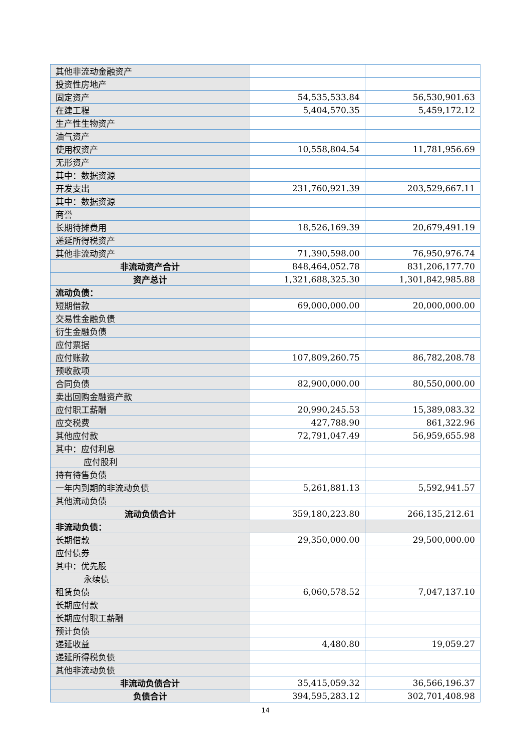| 其他非流动金融资产 | | |
| 投资性房地产 | | |
| 固定资产 | 54,535,533.84 | 56,530,901.63 |
| 在建工程 | 5,404,570.35 | 5,459,172.12 |
| 生产性生物资产 | | |
| 油气资产 | | |
| 使用权资产 | 10,558,804.54 | 11,781,956.69 |
| 无形资产 | | |
| 其中：数据资源 | | |
| 开发支出 | 231,760,921.39 | 203,529,667.11 |
| 其中：数据资源 | | |
| 商誉 | | |
| 长期待摊费用 | 18,526,169.39 | 20,679,491.19 |
| 递延所得税资产 | | |
| 其他非流动资产 | 71,390,598.00 | 76,950,976.74 |
| 非流动资产合计 | 848,464,052.78 | 831,206,177.70 |
| 资产总计 | 1,321,688,325.30 | 1,301,842,985.88 |
| 流动负债： | | |
| 短期借款 | 69,000,000.00 | 20,000,000.00 |
| 交易性金融负债 | | |
| 衍生金融负债 | | |
| 应付票据 | | |
| 应付账款 | 107,809,260.75 | 86,782,208.78 |
| 预收款项 | | |
| 合同负债 | 82,900,000.00 | 80,550,000.00 |
| 卖出回购金融资产款 | | |
| 应付职工薪酬 | 20,990,245.53 | 15,389,083.32 |
| 应交税费 | 427,788.90 | 861,322.96 |
| 其他应付款 | 72,791,047.49 | 56,959,655.98 |
| 其中：应付利息 | | |
| 应付股利 | | |
| 持有待售负债 | | |
| 一年内到期的非流动负债 | 5,261,881.13 | 5,592,941.57 |
| 其他流动负债 | | |
| 流动负债合计 | 359,180,223.80 | 266,135,212.61 |
| 非流动负债： | | |
| 长期借款 | 29,350,000.00 | 29,500,000.00 |
| 应付债券 | | |
| 其中：优先股 | | |
| 永续债 | | |
| 租赁负债 | 6,060,578.52 | 7,047,137.10 |
| 长期应付款 | | |
| 长期应付职工薪酬 | | |
| 预计负债 | | |
| 递延收益 | 4,480.80 | 19,059.27 |
| 递延所得税负债 | | |
| 其他非流动负债 | | |
| 非流动负债合计 | 35,415,059.32 | 36,566,196.37 |
| 负债合计 | 394,595,283.12 | 302,701,408.98 |
14